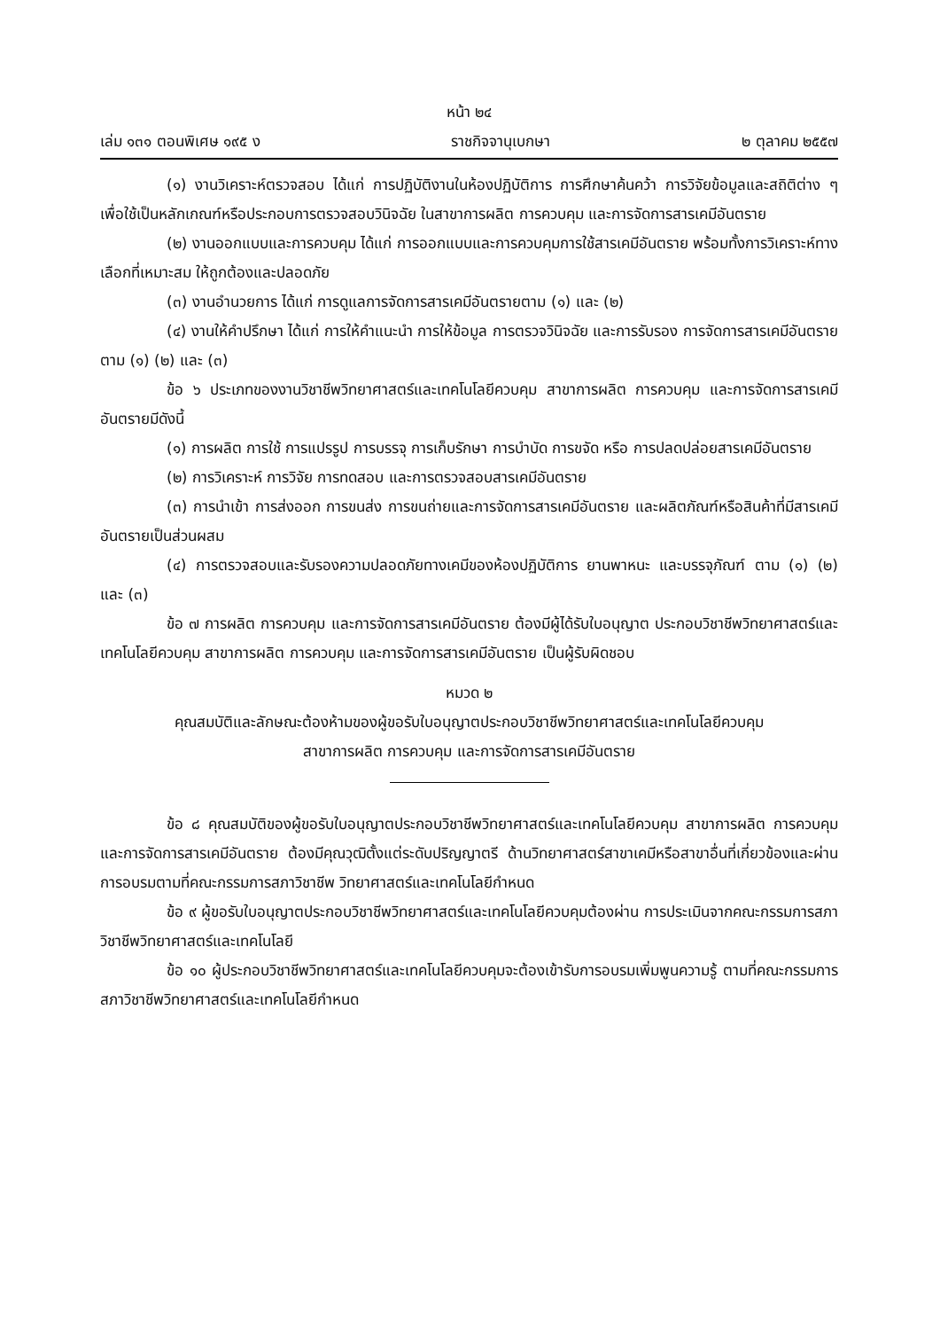หน้า ๒๔
เล่ม ๑๓๑ ตอนพิเศษ ๑๙๕ ง ราชกิจจานุเบกษา ๒ ตุลาคม ๒๕๕๗
(๑) งานวิเคราะห์ตรวจสอบ ได้แก่ การปฏิบัติงานในห้องปฏิบัติการ การศึกษาค้นคว้า การวิจัยข้อมูลและสถิติต่าง ๆ เพื่อใช้เป็นหลักเกณฑ์หรือประกอบการตรวจสอบวินิจฉัย ในสาขาการผลิต การควบคุม และการจัดการสารเคมีอันตราย
(๒) งานออกแบบและการควบคุม ได้แก่ การออกแบบและการควบคุมการใช้สารเคมีอันตราย พร้อมทั้งการวิเคราะห์ทางเลือกที่เหมาะสม ให้ถูกต้องและปลอดภัย
(๓) งานอำนวยการ ได้แก่ การดูแลการจัดการสารเคมีอันตรายตาม (๑) และ (๒)
(๔) งานให้คำปรึกษา ได้แก่ การให้คำแนะนำ การให้ข้อมูล การตรวจวินิจฉัย และการรับรอง การจัดการสารเคมีอันตรายตาม (๑) (๒) และ (๓)
ข้อ ๖ ประเภทของงานวิชาชีพวิทยาศาสตร์และเทคโนโลยีควบคุม สาขาการผลิต การควบคุม และการจัดการสารเคมีอันตรายมีดังนี้
(๑) การผลิต การใช้ การแปรรูป การบรรจุ การเก็บรักษา การบำบัด การขจัด หรือ การปลดปล่อยสารเคมีอันตราย
(๒) การวิเคราะห์ การวิจัย การทดสอบ และการตรวจสอบสารเคมีอันตราย
(๓) การนำเข้า การส่งออก การขนส่ง การขนถ่ายและการจัดการสารเคมีอันตราย และผลิตภัณฑ์หรือสินค้าที่มีสารเคมีอันตรายเป็นส่วนผสม
(๔) การตรวจสอบและรับรองความปลอดภัยทางเคมีของห้องปฏิบัติการ ยานพาหนะ และบรรจุภัณฑ์ ตาม (๑) (๒) และ (๓)
ข้อ ๗ การผลิต การควบคุม และการจัดการสารเคมีอันตราย ต้องมีผู้ได้รับใบอนุญาต ประกอบวิชาชีพวิทยาศาสตร์และเทคโนโลยีควบคุม สาขาการผลิต การควบคุม และการจัดการสารเคมีอันตราย เป็นผู้รับผิดชอบ
หมวด ๒
คุณสมบัติและลักษณะต้องห้ามของผู้ขอรับใบอนุญาตประกอบวิชาชีพวิทยาศาสตร์และเทคโนโลยีควบคุม
สาขาการผลิต การควบคุม และการจัดการสารเคมีอันตราย
ข้อ ๘ คุณสมบัติของผู้ขอรับใบอนุญาตประกอบวิชาชีพวิทยาศาสตร์และเทคโนโลยีควบคุม สาขาการผลิต การควบคุม และการจัดการสารเคมีอันตราย ต้องมีคุณวุฒิตั้งแต่ระดับปริญญาตรี ด้านวิทยาศาสตร์สาขาเคมีหรือสาขาอื่นที่เกี่ยวข้องและผ่านการอบรมตามที่คณะกรรมการสภาวิชาชีพ วิทยาศาสตร์และเทคโนโลยีกำหนด
ข้อ ๙ ผู้ขอรับใบอนุญาตประกอบวิชาชีพวิทยาศาสตร์และเทคโนโลยีควบคุมต้องผ่าน การประเมินจากคณะกรรมการสภาวิชาชีพวิทยาศาสตร์และเทคโนโลยี
ข้อ ๑๐ ผู้ประกอบวิชาชีพวิทยาศาสตร์และเทคโนโลยีควบคุมจะต้องเข้ารับการอบรมเพิ่มพูนความรู้ ตามที่คณะกรรมการสภาวิชาชีพวิทยาศาสตร์และเทคโนโลยีกำหนด